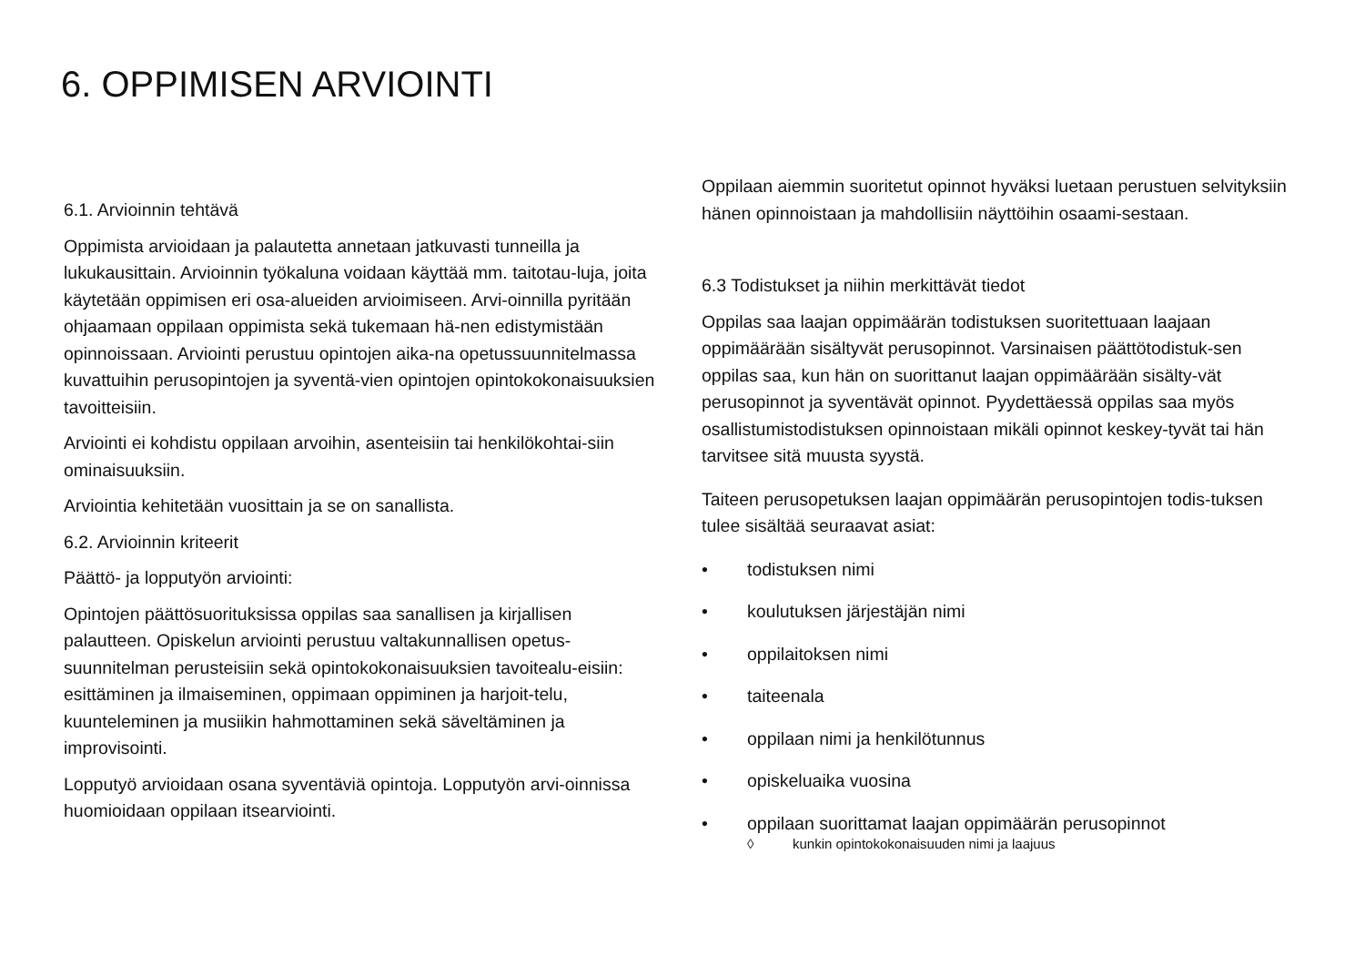6. OPPIMISEN ARVIOINTI
6.1. Arvioinnin tehtävä
Oppimista arvioidaan ja palautetta annetaan jatkuvasti tunneilla ja lukukausittain. Arvioinnin työkaluna voidaan käyttää mm. taitotau-luja, joita käytetään oppimisen eri osa-alueiden arvioimiseen. Arvi-oinnilla pyritään ohjaamaan oppilaan oppimista sekä tukemaan hä-nen edistymistään opinnoissaan. Arviointi perustuu opintojen aika-na opetussuunnitelmassa kuvattuihin perusopintojen ja syventä-vien opintojen opintokokonaisuuksien tavoitteisiin.
Arviointi ei kohdistu oppilaan arvoihin, asenteisiin tai henkilökohtai-siin ominaisuuksiin.
Arviointia kehitetään vuosittain ja se on sanallista.
6.2. Arvioinnin kriteerit
Päättö- ja lopputyön arviointi:
Opintojen päättösuorituksissa oppilas saa sanallisen ja kirjallisen palautteen. Opiskelun arviointi perustuu valtakunnallisen opetus-suunnitelman perusteisiin sekä opintokokonaisuuksien tavoitealu-eisiin: esittäminen ja ilmaiseminen, oppimaan oppiminen ja harjoit-telu, kuunteleminen ja musiikin hahmottaminen sekä säveltäminen ja improvisointi.
Lopputyö arvioidaan osana syventäviä opintoja. Lopputyön arvi-oinnissa huomioidaan oppilaan itsearviointi.
Oppilaan aiemmin suoritetut opinnot hyväksi luetaan perustuen selvityksiin hänen opinnoistaan ja mahdollisiin näyttöihin osaami-sestaan.
6.3 Todistukset ja niihin merkittävät tiedot
Oppilas saa laajan oppimäärän todistuksen suoritettuaan laajaan oppimäärään sisältyvät perusopinnot. Varsinaisen päättötodistuk-sen oppilas saa, kun hän on suorittanut laajan oppimäärään sisälty-vät perusopinnot ja syventävät opinnot. Pyydettäessä oppilas saa myös osallistumistodistuksen opinnoistaan mikäli opinnot keskey-tyvät tai hän tarvitsee sitä muusta syystä.
Taiteen perusopetuksen laajan oppimäärän perusopintojen todis-tuksen tulee sisältää seuraavat asiat:
• todistuksen nimi
• koulutuksen järjestäjän nimi
• oppilaitoksen nimi
• taiteenala
• oppilaan nimi ja henkilötunnus
• opiskeluaika vuosina
• oppilaan suorittamat laajan oppimäärän perusopinnot
◊ kunkin opintokokonaisuuden nimi ja laajuus